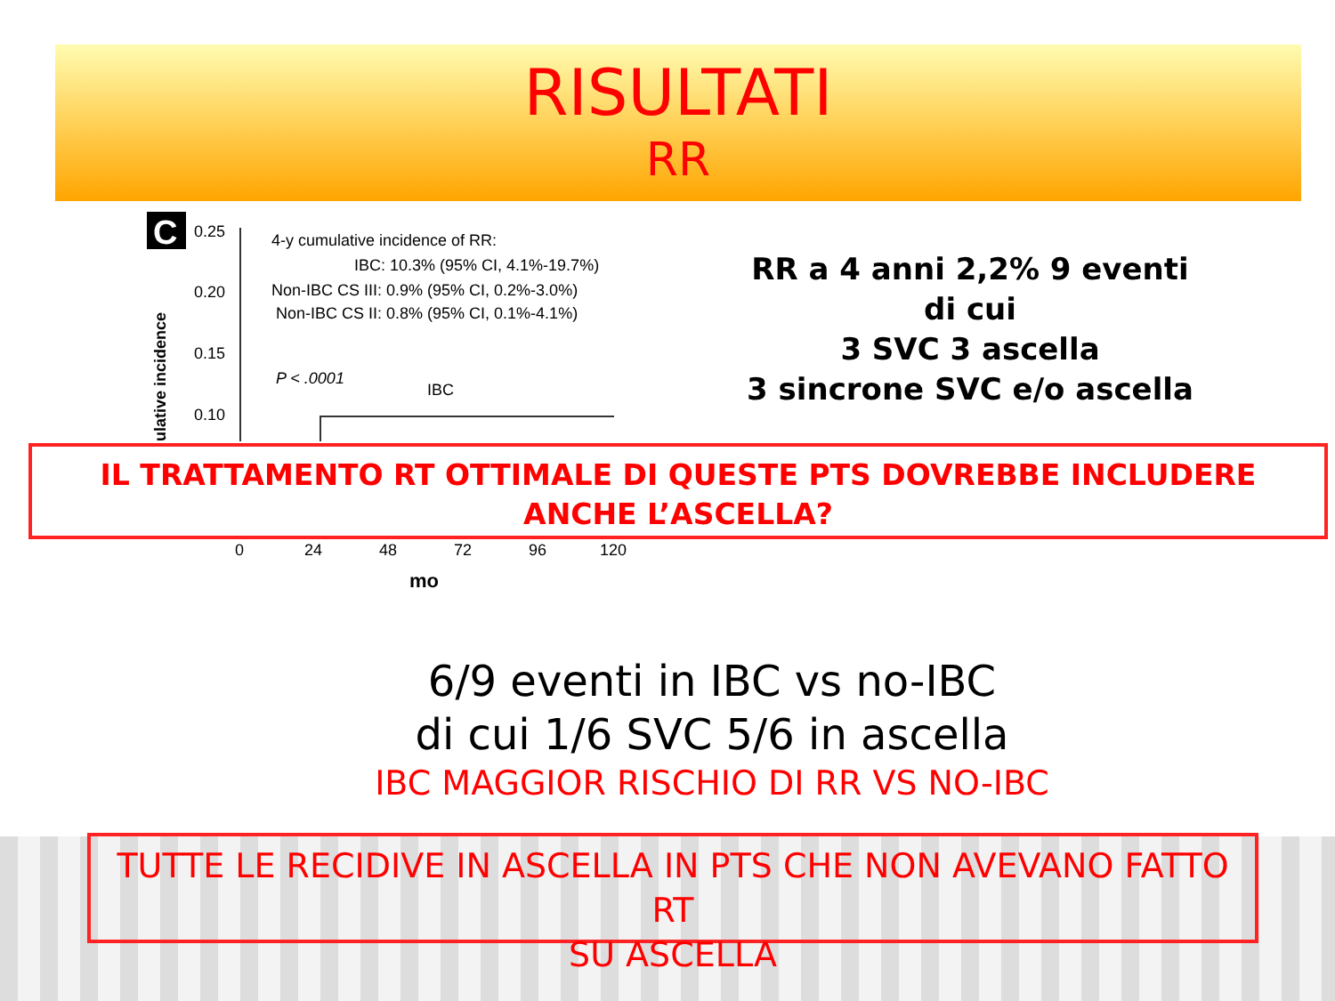RISULTATI
RR
C
0.25
0.20
0.15
0.10
ulative incidence
4-y cumulative incidence of RR:
IBC: 10.3% (95% CI, 4.1%-19.7%)
Non-IBC CS III: 0.9% (95% CI, 0.2%-3.0%)
Non-IBC CS II: 0.8% (95% CI, 0.1%-4.1%)
P < .0001
IBC
0
24
48
72
96
120
mo
RR a 4 anni 2,2% 9 eventi
di cui
3 SVC 3 ascella
3 sincrone SVC e/o ascella
IL TRATTAMENTO RT OTTIMALE DI QUESTE PTS DOVREBBE INCLUDERE
ANCHE L’ASCELLA?
6/9 eventi in IBC vs no-IBC
di cui 1/6 SVC 5/6 in ascella
IBC MAGGIOR RISCHIO DI RR VS NO-IBC
TUTTE LE RECIDIVE IN ASCELLA IN PTS CHE NON AVEVANO FATTO RT
SU ASCELLA